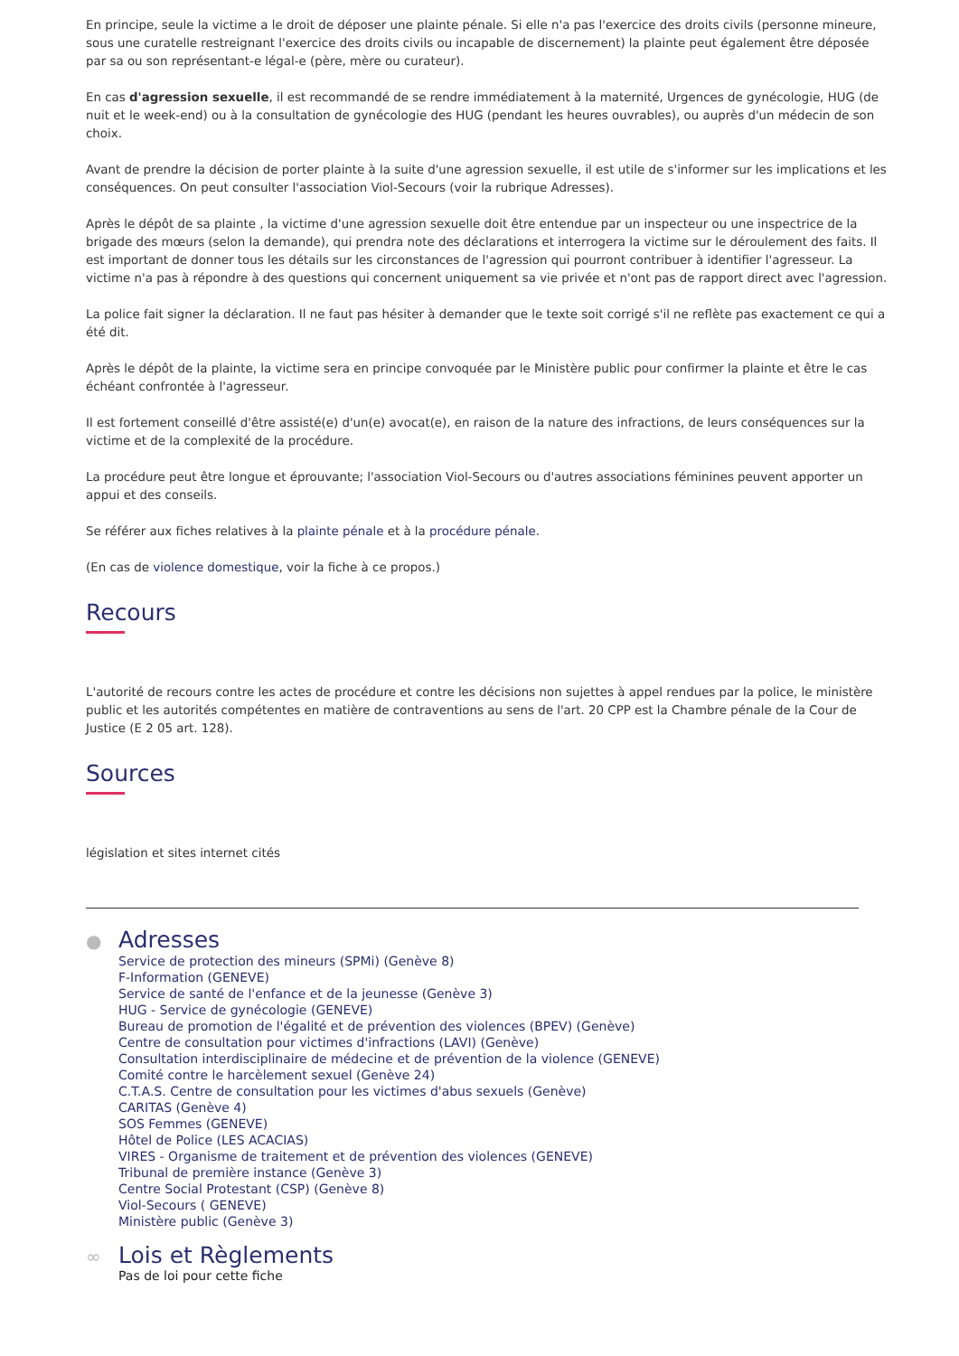En principe, seule la victime a le droit de déposer une plainte pénale. Si elle n'a pas l'exercice des droits civils (personne mineure, sous une curatelle restreignant l'exercice des droits civils ou incapable de discernement) la plainte peut également être déposée par sa ou son représentant-e légal-e (père, mère ou curateur).
En cas d'agression sexuelle, il est recommandé de se rendre immédiatement à la maternité, Urgences de gynécologie, HUG (de nuit et le week-end) ou à la consultation de gynécologie des HUG (pendant les heures ouvrables), ou auprès d'un médecin de son choix.
Avant de prendre la décision de porter plainte à la suite d'une agression sexuelle, il est utile de s'informer sur les implications et les conséquences. On peut consulter l'association Viol-Secours (voir la rubrique Adresses).
Après le dépôt de sa plainte , la victime d'une agression sexuelle doit être entendue par un inspecteur ou une inspectrice de la brigade des mœurs (selon la demande), qui prendra note des déclarations et interrogera la victime sur le déroulement des faits. Il est important de donner tous les détails sur les circonstances de l'agression qui pourront contribuer à identifier l'agresseur. La victime n'a pas à répondre à des questions qui concernent uniquement sa vie privée et n'ont pas de rapport direct avec l'agression.
La police fait signer la déclaration. Il ne faut pas hésiter à demander que le texte soit corrigé s'il ne reflète pas exactement ce qui a été dit.
Après le dépôt de la plainte, la victime sera en principe convoquée par le Ministère public pour confirmer la plainte et être le cas échéant confrontée à l'agresseur.
Il est fortement conseillé d'être assisté(e) d'un(e) avocat(e), en raison de la nature des infractions, de leurs conséquences sur la victime et de la complexité de la procédure.
La procédure peut être longue et éprouvante; l'association Viol-Secours ou d'autres associations féminines peuvent apporter un appui et des conseils.
Se référer aux fiches relatives à la plainte pénale et à la procédure pénale.
(En cas de violence domestique, voir la fiche à ce propos.)
Recours
L'autorité de recours contre les actes de procédure et contre les décisions non sujettes à appel rendues par la police, le ministère public et les autorités compétentes en matière de contraventions au sens de l'art. 20 CPP est la Chambre pénale de la Cour de Justice (E 2 05 art. 128).
Sources
législation et sites internet cités
●
Adresses
Service de protection des mineurs (SPMi) (Genève 8)
F-Information (GENEVE)
Service de santé de l'enfance et de la jeunesse (Genève 3)
HUG - Service de gynécologie (GENEVE)
Bureau de promotion de l'égalité et de prévention des violences (BPEV) (Genève)
Centre de consultation pour victimes d'infractions (LAVI) (Genève)
Consultation interdisciplinaire de médecine et de prévention de la violence (GENEVE)
Comité contre le harcèlement sexuel (Genève 24)
C.T.A.S. Centre de consultation pour les victimes d'abus sexuels (Genève)
CARITAS (Genève 4)
SOS Femmes (GENEVE)
Hôtel de Police (LES ACACIAS)
VIRES - Organisme de traitement et de prévention des violences (GENEVE)
Tribunal de première instance (Genève 3)
Centre Social Protestant (CSP) (Genève 8)
Viol-Secours ( GENEVE)
Ministère public (Genève 3)
∞
Lois et Règlements
Pas de loi pour cette fiche